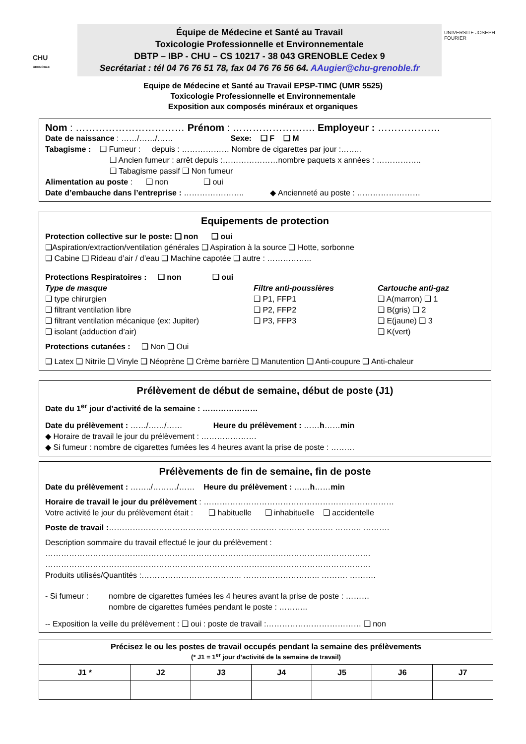CHU
GRENOBLE
Équipe de Médecine et Santé au Travail
Toxicologie Professionnelle et Environnementale
DBTP – IBP - CHU – CS 10217 - 38 043 GRENOBLE Cedex 9
Secrétariat : tél 04 76 76 51 78, fax 04 76 76 56 64. AAugier@chu-grenoble.fr
UNIVERSITE JOSEPH FOURIER
Equipe de Médecine et Santé au Travail EPSP-TIMC (UMR 5525)
Toxicologie Professionnelle et Environnementale
Exposition aux composés minéraux et organiques
Nom : …………………………… Prénom : ……………………. Employeur : ……………….
Date de naissance : ……/……/…… Sexe: ❑ F ❑ M
Tabagisme : ❑ Fumeur : depuis : ……………… Nombre de cigarettes par jour :……..
❑ Ancien fumeur : arrêt depuis :…………………nombre paquets x années : ……………..
❑ Tabagisme passif ❑ Non fumeur
Alimentation au poste : ❑ non ❑ oui
Date d’embauche dans l’entreprise : ………………….. ◆ Ancienneté au poste : ……………………
Equipements de protection
Protection collective sur le poste: ❑ non ❑ oui
❑Aspiration/extraction/ventilation générales ❑ Aspiration à la source ❑ Hotte, sorbonne
❑ Cabine ❑ Rideau d’air / d’eau ❑ Machine capotée ❑ autre : ……………..
Protections Respiratoires : ❑ non ❑ oui
Type de masque
❑ type chirurgien
❑ filtrant ventilation libre
❑ filtrant ventilation mécanique (ex: Jupiter)
❑ isolant (adduction d’air)
Filtre anti-poussières
❑ P1, FFP1
❑ P2, FFP2
❑ P3, FFP3
Cartouche anti-gaz
❑ A(marron) ❑ 1
❑ B(gris) ❑ 2
❑ E(jaune) ❑ 3
❑ K(vert)
Protections cutanées : ❑ Non ❑ Oui
❑ Latex ❑ Nitrile ❑ Vinyle ❑ Néoprène ❑ Crème barrière ❑ Manutention ❑ Anti-coupure ❑ Anti-chaleur
Prélèvement de début de semaine, début de poste (J1)
Date du 1<sup>er</sup> jour d’activité de la semaine : …………………
Date du prélèvement : ……/……/…… Heure du prélèvement : ……h……min
◆ Horaire de travail le jour du prélèvement : …………………
◆ Si fumeur : nombre de cigarettes fumées les 4 heures avant la prise de poste : ………
Prélèvements de fin de semaine, fin de poste
Date du prélèvement : ……../………/…… Heure du prélèvement : ……h……min
Horaire de travail le jour du prélèvement : ………………………………………………………………
Votre activité le jour du prélèvement était : ❑ habituelle ❑ inhabituelle ❑ accidentelle
Poste de travail :…………………………………………….. ………. ………. ………. ………. ……….
Description sommaire du travail effectué le jour du prélèvement :
……………………………………………………………………………………………………………
……………………………………………………………………………………………………………
Produits utilisés/Quantités :……………………………….. ……………………….. ………. ……….
- Si fumeur : nombre de cigarettes fumées les 4 heures avant la prise de poste : ………
nombre de cigarettes fumées pendant le poste : ………..
-- Exposition la veille du prélèvement : ❑ oui : poste de travail :……………………………… ❑ non
| Précisez le ou les postes de travail occupés pendant la semaine des prélèvements (* J1 = 1<sup>er</sup> jour d’activité de la semaine de travail) | | | | | | |
| J1 * | J2 | J3 | J4 | J5 | J6 | J7 |